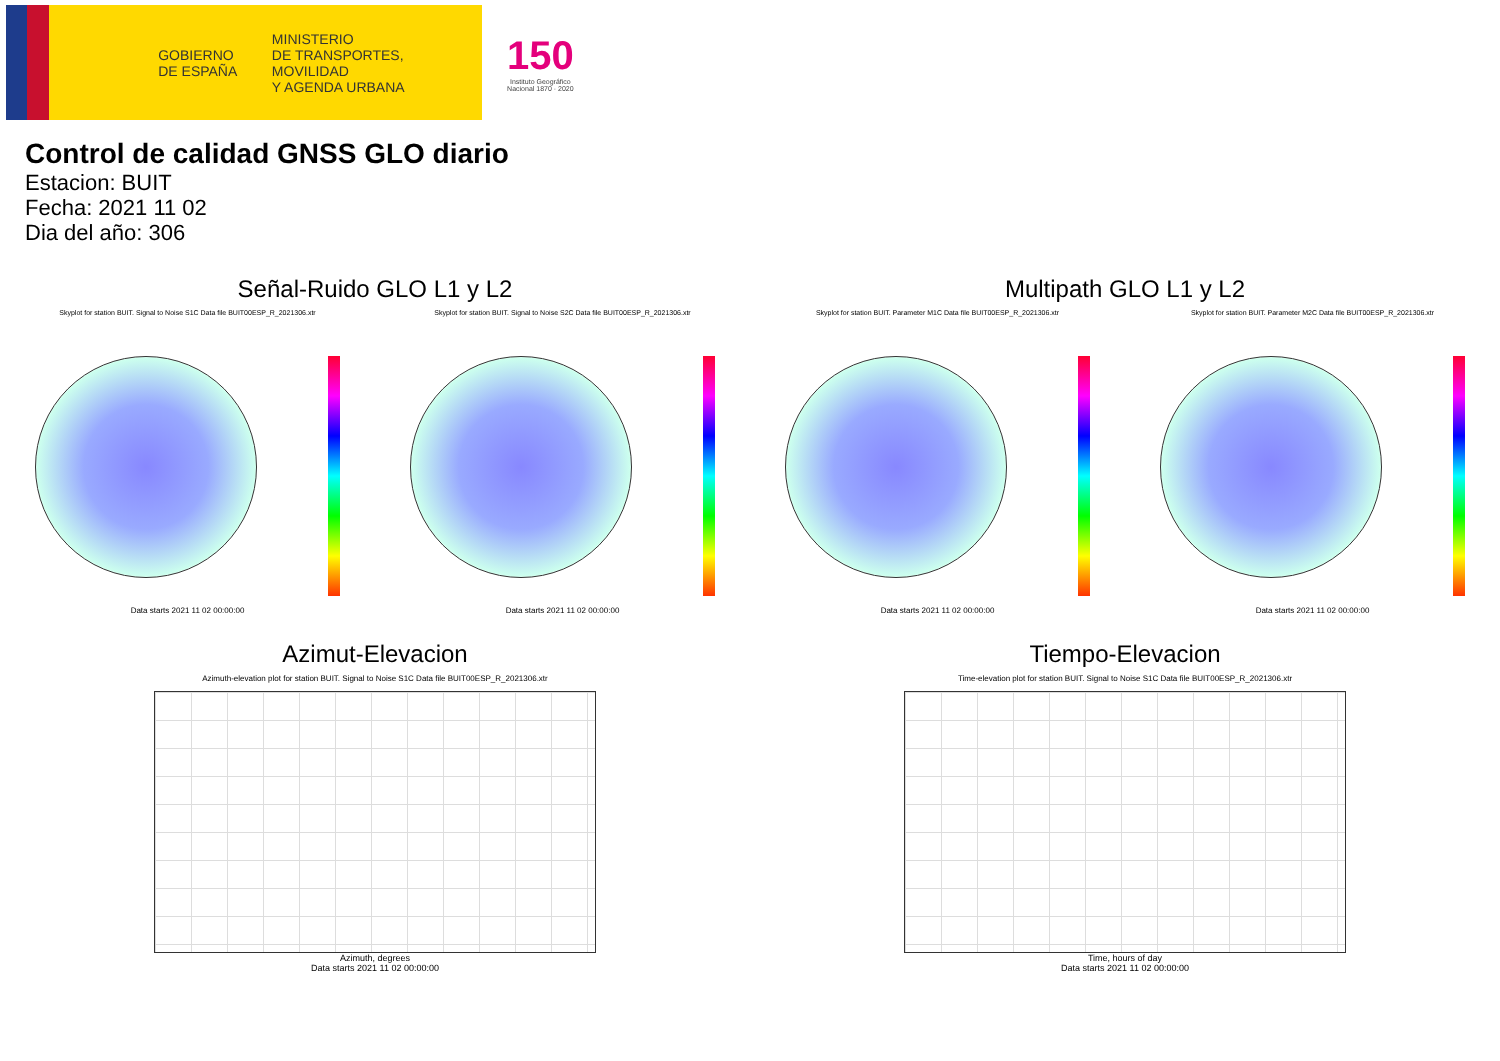GOBIERNO
DE ESPAÑA
MINISTERIO
DE TRANSPORTES, MOVILIDAD
Y AGENDA URBANA
150
Instituto Geográfico
Nacional 1870 · 2020
Control de calidad GNSS GLO diario
Estacion: BUIT
Fecha: 2021 11 02
Dia del año: 306
Señal-Ruido GLO L1 y L2
Skyplot for station BUIT. Signal to Noise S1C Data file BUIT00ESP_R_2021306.xtr Skyplot for station BUIT. Signal to Noise S2C Data file BUIT00ESP_R_2021306.xtr
Data starts 2021 11 02 00:00:00 Data starts 2021 11 02 00:00:00
Multipath GLO L1 y L2
Skyplot for station BUIT. Parameter M1C Data file BUIT00ESP_R_2021306.xtr Skyplot for station BUIT. Parameter M2C Data file BUIT00ESP_R_2021306.xtr
Data starts 2021 11 02 00:00:00 Data starts 2021 11 02 00:00:00
Azimut-Elevacion
Azimuth-elevation plot for station BUIT. Signal to Noise S1C Data file BUIT00ESP_R_2021306.xtr
Azimuth, degrees
Data starts 2021 11 02 00:00:00
Tiempo-Elevacion
Time-elevation plot for station BUIT. Signal to Noise S1C Data file BUIT00ESP_R_2021306.xtr
Time, hours of day
Data starts 2021 11 02 00:00:00